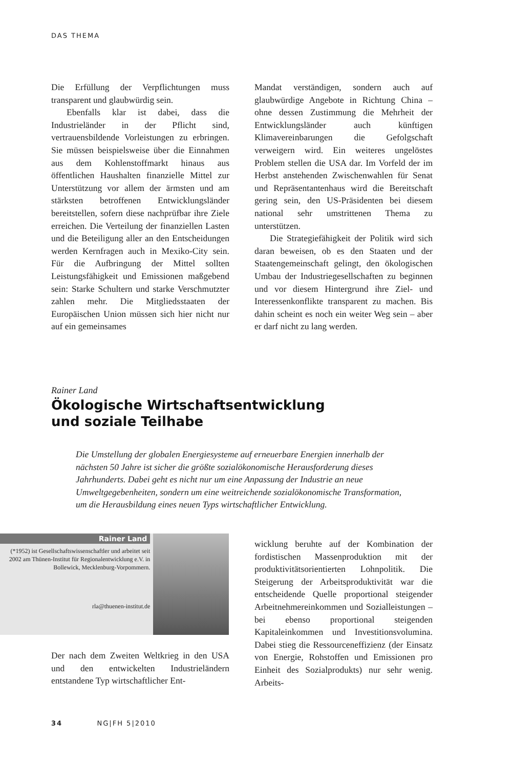DAS THEMA
Die Erfüllung der Verpflichtungen muss transparent und glaubwürdig sein.
Ebenfalls klar ist dabei, dass die Industrieländer in der Pflicht sind, vertrauensbildende Vorleistungen zu erbringen. Sie müssen beispielsweise über die Einnahmen aus dem Kohlenstoffmarkt hinaus aus öffentlichen Haushalten finanzielle Mittel zur Unterstützung vor allem der ärmsten und am stärksten betroffenen Entwicklungsländer bereitstellen, sofern diese nachprüfbar ihre Ziele erreichen. Die Verteilung der finanziellen Lasten und die Beteiligung aller an den Entscheidungen werden Kernfragen auch in Mexiko-City sein. Für die Aufbringung der Mittel sollten Leistungsfähigkeit und Emissionen maßgebend sein: Starke Schultern und starke Verschmutzter zahlen mehr. Die Mitgliedsstaaten der Europäischen Union müssen sich hier nicht nur auf ein gemeinsames
Mandat verständigen, sondern auch auf glaubwürdige Angebote in Richtung China – ohne dessen Zustimmung die Mehrheit der Entwicklungsländer auch künftigen Klimavereinbarungen die Gefolgschaft verweigern wird. Ein weiteres ungelöstes Problem stellen die USA dar. Im Vorfeld der im Herbst anstehenden Zwischenwahlen für Senat und Repräsentantenhaus wird die Bereitschaft gering sein, den US-Präsidenten bei diesem national sehr umstrittenen Thema zu unterstützen.
Die Strategiefähigkeit der Politik wird sich daran beweisen, ob es den Staaten und der Staatengemeinschaft gelingt, den ökologischen Umbau der Industriegesellschaften zu beginnen und vor diesem Hintergrund ihre Ziel- und Interessenkonflikte transparent zu machen. Bis dahin scheint es noch ein weiter Weg sein – aber er darf nicht zu lang werden.
Rainer Land
Ökologische Wirtschaftsentwicklung
und soziale Teilhabe
Die Umstellung der globalen Energiesysteme auf erneuerbare Energien innerhalb der nächsten 50 Jahre ist sicher die größte sozialökonomische Herausforderung dieses Jahrhunderts. Dabei geht es nicht nur um eine Anpassung der Industrie an neue Umweltgegebenheiten, sondern um eine weitreichende sozialökonomische Transformation, um die Herausbildung eines neuen Typs wirtschaftlicher Entwicklung.
Rainer Land
(*1952) ist Gesellschaftswissenschaftler und arbeitet seit 2002 am Thünen-Institut für Regionalentwicklung e.V. in Bollewick, Mecklenburg-Vorpommern.
rla@thuenen-institut.de
Der nach dem Zweiten Weltkrieg in den USA und den entwickelten Industrieländern entstandene Typ wirtschaftlicher Ent-
wicklung beruhte auf der Kombination der fordistischen Massenproduktion mit der produktivitätsorientierten Lohnpolitik. Die Steigerung der Arbeitsproduktivität war die entscheidende Quelle proportional steigender Arbeitnehmereinkommen und Sozialleistungen – bei ebenso proportional steigenden Kapitaleinkommen und Investitionsvolumina. Dabei stieg die Ressourceneffizienz (der Einsatz von Energie, Rohstoffen und Emissionen pro Einheit des Sozialprodukts) nur sehr wenig. Arbeits-
34 NG|FH 5|2010